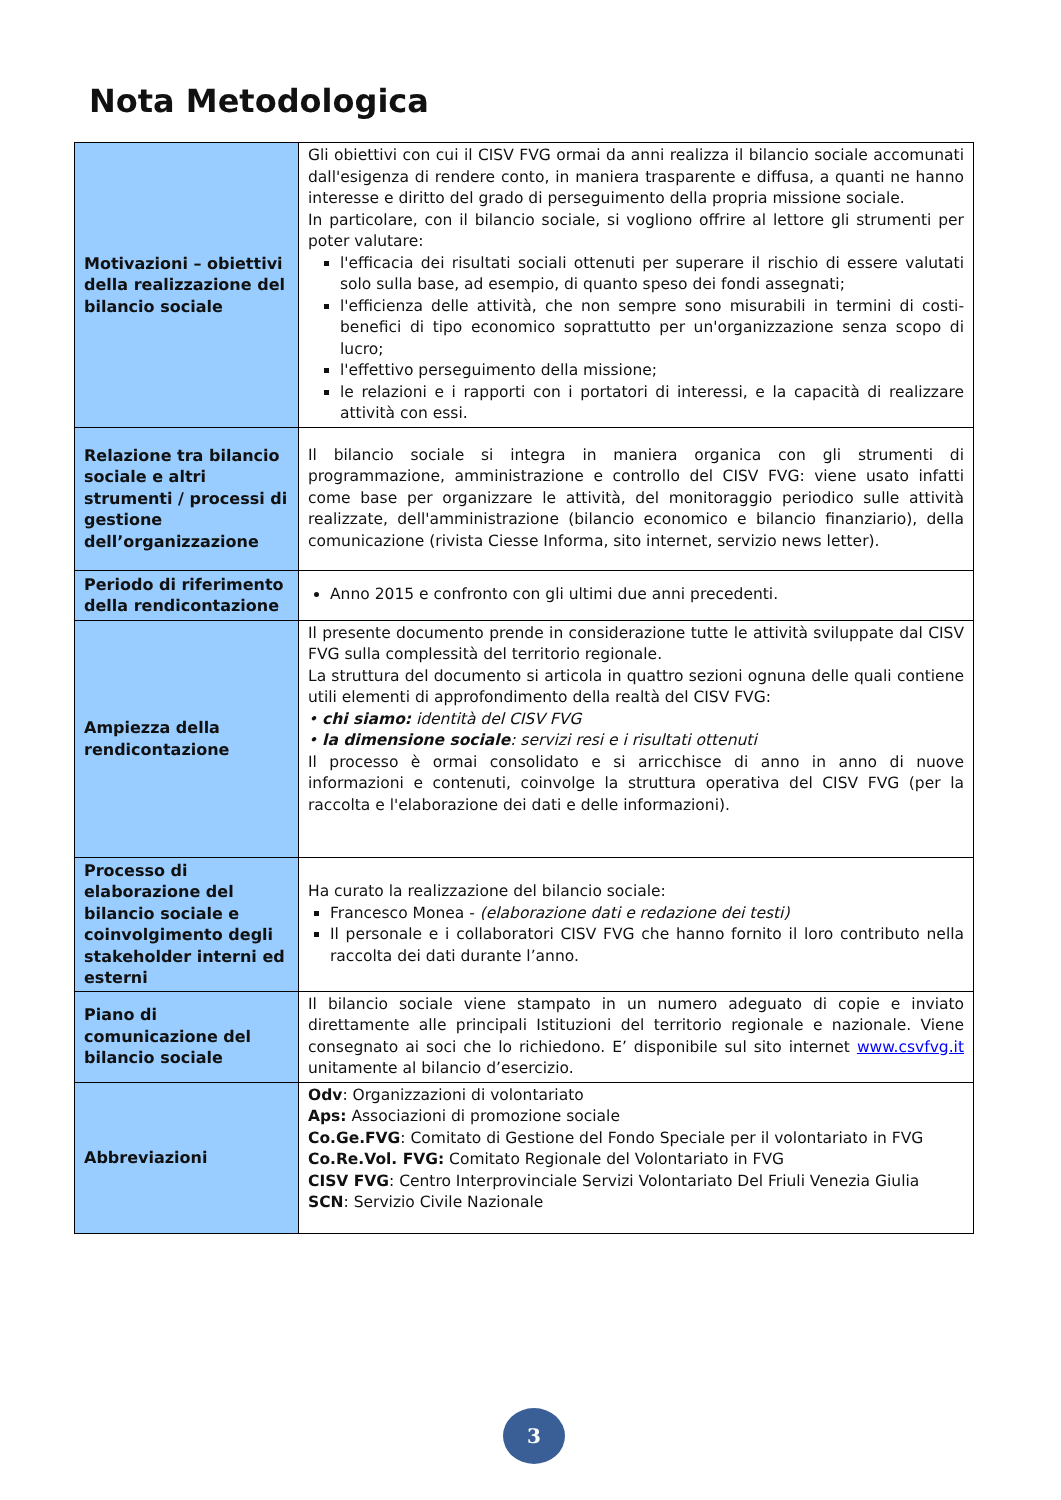Nota Metodologica
| Motivazioni – obiettivi della realizzazione del bilancio sociale | Gli obiettivi con cui il CISV FVG ormai da anni realizza il bilancio sociale accomunati dall'esigenza di rendere conto, in maniera trasparente e diffusa, a quanti ne hanno interesse e diritto del grado di perseguimento della propria missione sociale. In particolare, con il bilancio sociale, si vogliono offrire al lettore gli strumenti per poter valutare: l'efficacia dei risultati sociali ottenuti per superare il rischio di essere valutati solo sulla base, ad esempio, di quanto speso dei fondi assegnati; l'efficienza delle attività, che non sempre sono misurabili in termini di costi-benefici di tipo economico soprattutto per un'organizzazione senza scopo di lucro; l'effettivo perseguimento della missione; le relazioni e i rapporti con i portatori di interessi, e la capacità di realizzare attività con essi. |
| Relazione tra bilancio sociale e altri strumenti / processi di gestione dell’organizzazione | Il bilancio sociale si integra in maniera organica con gli strumenti di programmazione, amministrazione e controllo del CISV FVG: viene usato infatti come base per organizzare le attività, del monitoraggio periodico sulle attività realizzate, dell'amministrazione (bilancio economico e bilancio finanziario), della comunicazione (rivista Ciesse Informa, sito internet, servizio news letter). |
| Periodo di riferimento della rendicontazione | Anno 2015 e confronto con gli ultimi due anni precedenti. |
| Ampiezza della rendicontazione | Il presente documento prende in considerazione tutte le attività sviluppate dal CISV FVG sulla complessità del territorio regionale. La struttura del documento si articola in quattro sezioni ognuna delle quali contiene utili elementi di approfondimento della realtà del CISV FVG: • chi siamo: identità del CISV FVG • la dimensione sociale : servizi resi e i risultati ottenuti Il processo è ormai consolidato e si arricchisce di anno in anno di nuove informazioni e contenuti, coinvolge la struttura operativa del CISV FVG (per la raccolta e l'elaborazione dei dati e delle informazioni). |
| Processo di elaborazione del bilancio sociale e coinvolgimento degli stakeholder interni ed esterni | Ha curato la realizzazione del bilancio sociale: Francesco Monea - (elaborazione dati e redazione dei testi) Il personale e i collaboratori CISV FVG che hanno fornito il loro contributo nella raccolta dei dati durante l’anno. |
| Piano di comunicazione del bilancio sociale | Il bilancio sociale viene stampato in un numero adeguato di copie e inviato direttamente alle principali Istituzioni del territorio regionale e nazionale. Viene consegnato ai soci che lo richiedono. E’ disponibile sul sito internet www.csvfvg.it unitamente al bilancio d’esercizio. |
| Abbreviazioni | Odv : Organizzazioni di volontariato Aps: Associazioni di promozione sociale Co.Ge.FVG : Comitato di Gestione del Fondo Speciale per il volontariato in FVG Co.Re.Vol. FVG: Comitato Regionale del Volontariato in FVG CISV FVG : Centro Interprovinciale Servizi Volontariato Del Friuli Venezia Giulia SCN : Servizio Civile Nazionale |
3